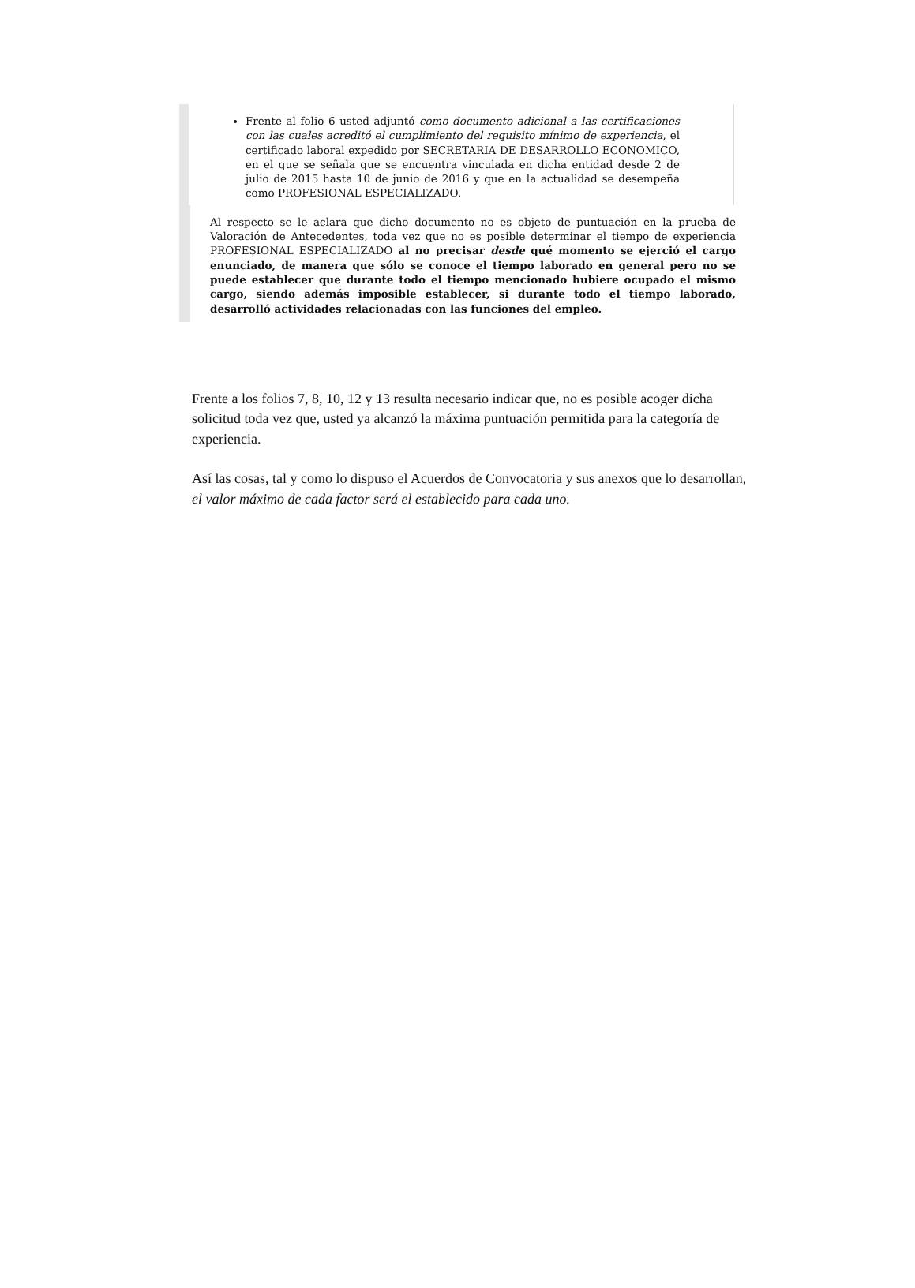Frente al folio 6 usted adjuntó como documento adicional a las certificaciones con las cuales acreditó el cumplimiento del requisito mínimo de experiencia, el certificado laboral expedido por SECRETARIA DE DESARROLLO ECONOMICO, en el que se señala que se encuentra vinculada en dicha entidad desde 2 de julio de 2015 hasta 10 de junio de 2016 y que en la actualidad se desempeña como PROFESIONAL ESPECIALIZADO.
Al respecto se le aclara que dicho documento no es objeto de puntuación en la prueba de Valoración de Antecedentes, toda vez que no es posible determinar el tiempo de experiencia PROFESIONAL ESPECIALIZADO al no precisar desde qué momento se ejerció el cargo enunciado, de manera que sólo se conoce el tiempo laborado en general pero no se puede establecer que durante todo el tiempo mencionado hubiere ocupado el mismo cargo, siendo además imposible establecer, si durante todo el tiempo laborado, desarrolló actividades relacionadas con las funciones del empleo.
Frente a los folios 7, 8, 10, 12 y 13 resulta necesario indicar que, no es posible acoger dicha solicitud toda vez que, usted ya alcanzó la máxima puntuación permitida para la categoría de experiencia.
Así las cosas, tal y como lo dispuso el Acuerdos de Convocatoria y sus anexos que lo desarrollan, el valor máximo de cada factor será el establecido para cada uno.